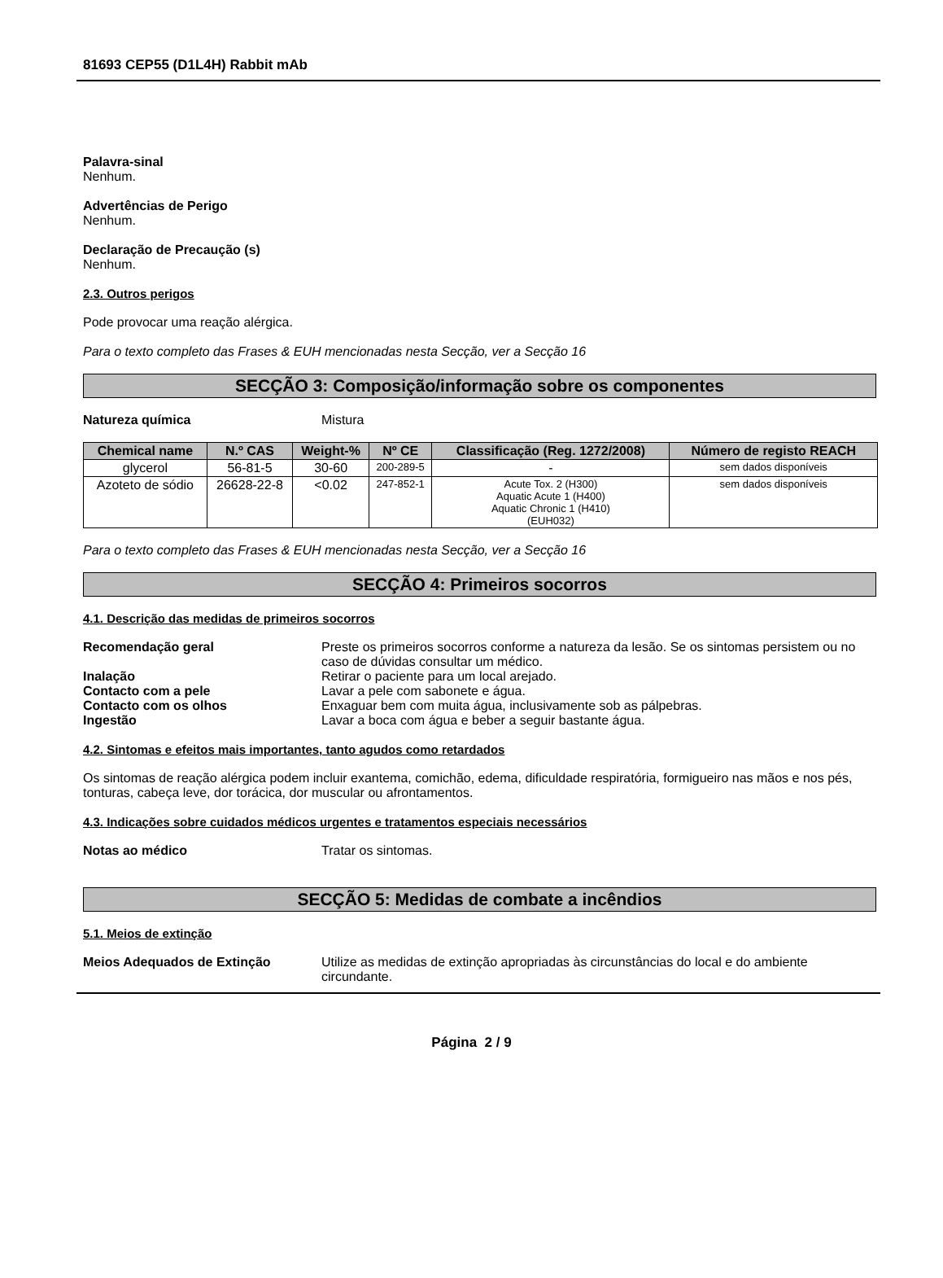81693 CEP55 (D1L4H) Rabbit mAb
Palavra-sinal
Nenhum.
Advertências de Perigo
Nenhum.
Declaração de Precaução (s)
Nenhum.
2.3. Outros perigos
Pode provocar uma reação alérgica.
Para o texto completo das Frases & EUH mencionadas nesta Secção, ver a Secção 16
SECÇÃO 3: Composição/informação sobre os componentes
Natureza química Mistura
| Chemical name | N.º CAS | Weight-% | Nº CE | Classificação (Reg. 1272/2008) | Número de registo REACH |
| --- | --- | --- | --- | --- | --- |
| glycerol | 56-81-5 | 30-60 | 200-289-5 | - | sem dados disponíveis |
| Azoteto de sódio | 26628-22-8 | <0.02 | 247-852-1 | Acute Tox. 2 (H300) Aquatic Acute 1 (H400) Aquatic Chronic 1 (H410) (EUH032) | sem dados disponíveis |
Para o texto completo das Frases & EUH mencionadas nesta Secção, ver a Secção 16
SECÇÃO 4: Primeiros socorros
4.1. Descrição das medidas de primeiros socorros
Recomendação geral Preste os primeiros socorros conforme a natureza da lesão. Se os sintomas persistem ou no caso de dúvidas consultar um médico.
Inalação Retirar o paciente para um local arejado.
Contacto com a pele Lavar a pele com sabonete e água.
Contacto com os olhos Enxaguar bem com muita água, inclusivamente sob as pálpebras.
Ingestão Lavar a boca com água e beber a seguir bastante água.
4.2. Sintomas e efeitos mais importantes, tanto agudos como retardados
Os sintomas de reação alérgica podem incluir exantema, comichão, edema, dificuldade respiratória, formigueiro nas mãos e nos pés, tonturas, cabeça leve, dor torácica, dor muscular ou afrontamentos.
4.3. Indicações sobre cuidados médicos urgentes e tratamentos especiais necessários
Notas ao médico Tratar os sintomas.
SECÇÃO 5: Medidas de combate a incêndios
5.1. Meios de extinção
Meios Adequados de Extinção Utilize as medidas de extinção apropriadas às circunstâncias do local e do ambiente circundante.
Página 2 / 9